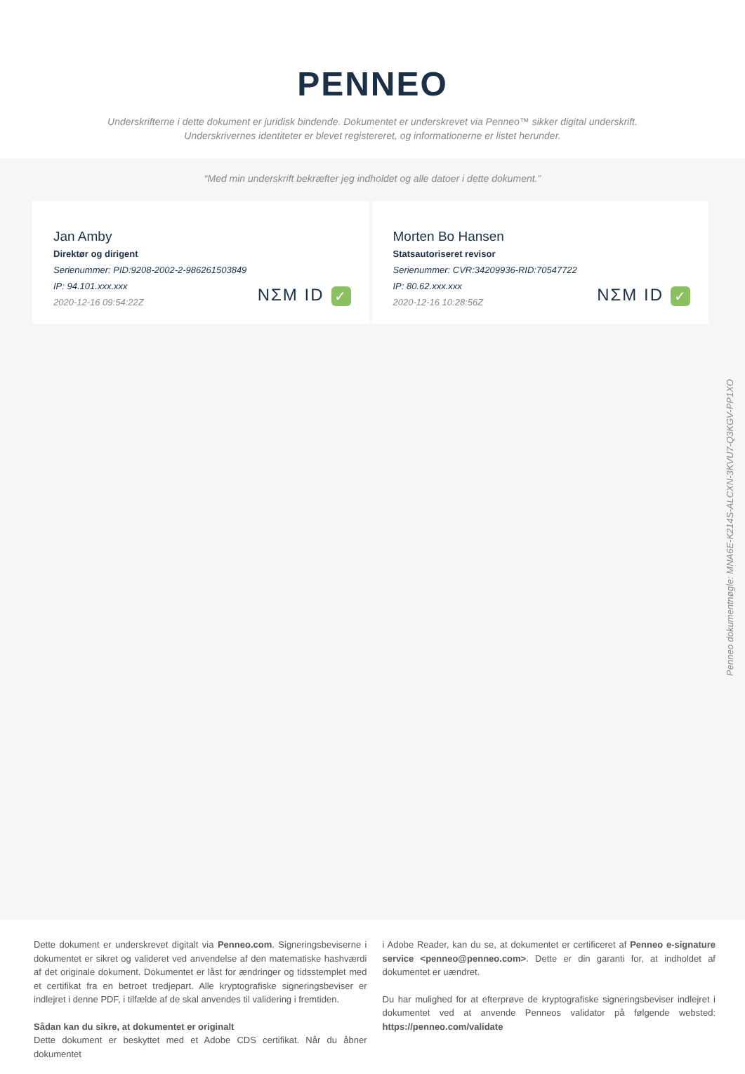PENNEO
Underskrifterne i dette dokument er juridisk bindende. Dokumentet er underskrevet via Penneo™ sikker digital underskrift.
Underskrivernes identiteter er blevet registereret, og informationerne er listet herunder.
“Med min underskrift bekræfter jeg indholdet og alle datoer i dette dokument.”
Jan Amby
Direktør og dirigent
Serienummer: PID:9208-2002-2-986261503849
IP: 94.101.xxx.xxx
2020-12-16 09:54:22Z
NΣM ID ✓
Morten Bo Hansen
Statsautoriseret revisor
Serienummer: CVR:34209936-RID:70547722
IP: 80.62.xxx.xxx
2020-12-16 10:28:56Z
NΣM ID ✓
Penneo dokumentnøgle: MNA6E-K214S-ALCXN-3KVU7-Q3KGV-PP1XO
Dette dokument er underskrevet digitalt via Penneo.com. Signeringsbeviserne i dokumentet er sikret og valideret ved anvendelse af den matematiske hashværdi af det originale dokument. Dokumentet er låst for ændringer og tidsstemplet med et certifikat fra en betroet tredjepart. Alle kryptografiske signeringsbeviser er indlejret i denne PDF, i tilfælde af de skal anvendes til validering i fremtiden.
Sådan kan du sikre, at dokumentet er originalt
Dette dokument er beskyttet med et Adobe CDS certifikat. Når du åbner dokumentet
i Adobe Reader, kan du se, at dokumentet er certificeret af Penneo e-signature service <penneo@penneo.com>. Dette er din garanti for, at indholdet af dokumentet er uændret.
Du har mulighed for at efterprøve de kryptografiske signeringsbeviser indlejret i dokumentet ved at anvende Penneos validator på følgende websted: https://penneo.com/validate